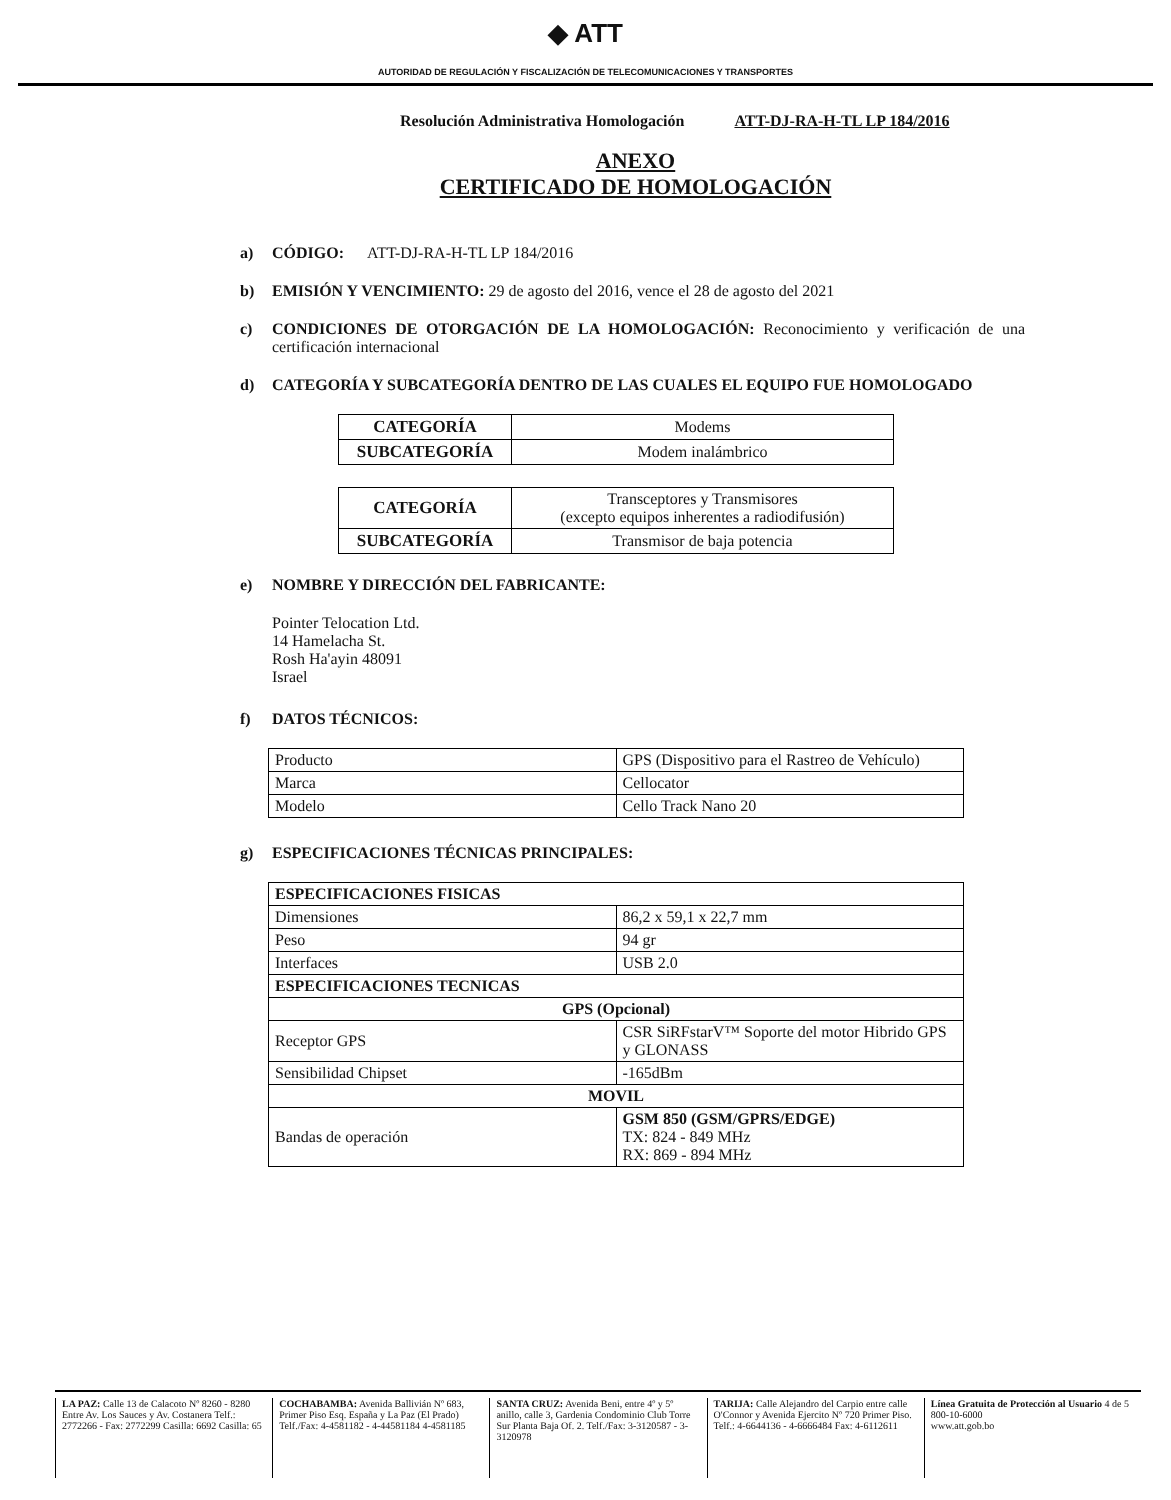◆ ATT
AUTORIDAD DE REGULACIÓN Y FISCALIZACIÓN DE TELECOMUNICACIONES Y TRANSPORTES
Resolución Administrativa Homologación ATT-DJ-RA-H-TL LP 184/2016
ANEXO
CERTIFICADO DE HOMOLOGACIÓN
a) CÓDIGO: ATT-DJ-RA-H-TL LP 184/2016
b) EMISIÓN Y VENCIMIENTO: 29 de agosto del 2016, vence el 28 de agosto del 2021
c) CONDICIONES DE OTORGACIÓN DE LA HOMOLOGACIÓN: Reconocimiento y verificación de una certificación internacional
d) CATEGORÍA Y SUBCATEGORÍA DENTRO DE LAS CUALES EL EQUIPO FUE HOMOLOGADO
| CATEGORÍA | Modems |
| SUBCATEGORÍA | Modem inalámbrico |
| CATEGORÍA | Transceptores y Transmisores (excepto equipos inherentes a radiodifusión) |
| SUBCATEGORÍA | Transmisor de baja potencia |
e) NOMBRE Y DIRECCIÓN DEL FABRICANTE:
Pointer Telocation Ltd.
14 Hamelacha St.
Rosh Ha'ayin 48091
Israel
f) DATOS TÉCNICOS:
| Producto | GPS (Dispositivo para el Rastreo de Vehículo) |
| Marca | Cellocator |
| Modelo | Cello Track Nano 20 |
g) ESPECIFICACIONES TÉCNICAS PRINCIPALES:
| ESPECIFICACIONES FISICAS | |
| --- | --- |
| Dimensiones | 86,2 x 59,1 x 22,7 mm |
| Peso | 94 gr |
| Interfaces | USB 2.0 |
| ESPECIFICACIONES TECNICAS | |
| GPS (Opcional) | |
| Receptor GPS | CSR SiRFstarV™ Soporte del motor Hibrido GPS y GLONASS |
| Sensibilidad Chipset | -165dBm |
| MOVIL | |
| Bandas de operación | GSM 850 (GSM/GPRS/EDGE) TX: 824 - 849 MHz RX: 869 - 894 MHz |
LA PAZ: Calle 13 de Calacoto Nº 8260 - 8280 Entre Av. Los Sauces y Av. Costanera Telf.: 2772266 - Fax: 2772299 Casilla: 6692 Casilla: 65
COCHABAMBA: Avenida Ballivián Nº 683, Primer Piso Esq. España y La Paz (El Prado) Telf./Fax: 4-4581182 - 4-44581184 4-4581185
SANTA CRUZ: Avenida Beni, entre 4º y 5º anillo, calle 3, Gardenia Condominio Club Torre Sur Planta Baja Of. 2. Telf./Fax: 3-3120587 - 3-3120978
TARIJA: Calle Alejandro del Carpio entre calle O'Connor y Avenida Ejercito Nº 720 Primer Piso. Telf.: 4-6644136 - 4-6666484 Fax: 4-6112611
Línea Gratuita de Protección al Usuario 4 de 5
800-10-6000
www.att.gob.bo